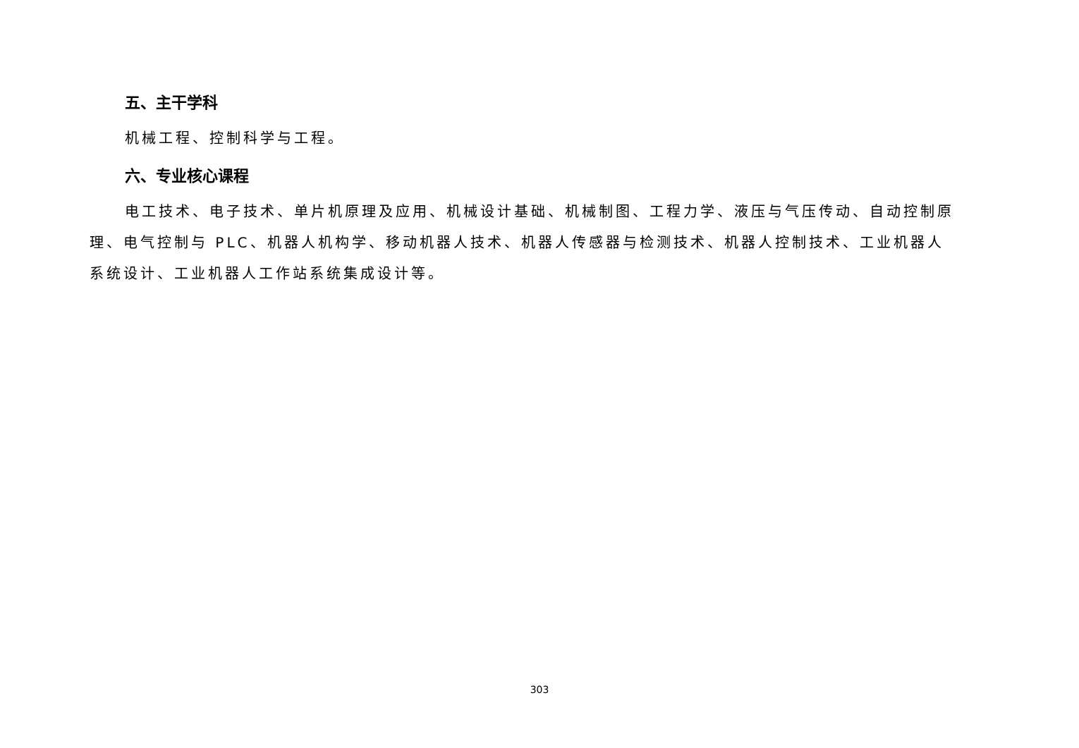五、主干学科
机械工程、控制科学与工程。
六、专业核心课程
电工技术、电子技术、单片机原理及应用、机械设计基础、机械制图、工程力学、液压与气压传动、自动控制原理、电气控制与 PLC、机器人机构学、移动机器人技术、机器人传感器与检测技术、机器人控制技术、工业机器人系统设计、工业机器人工作站系统集成设计等。
303